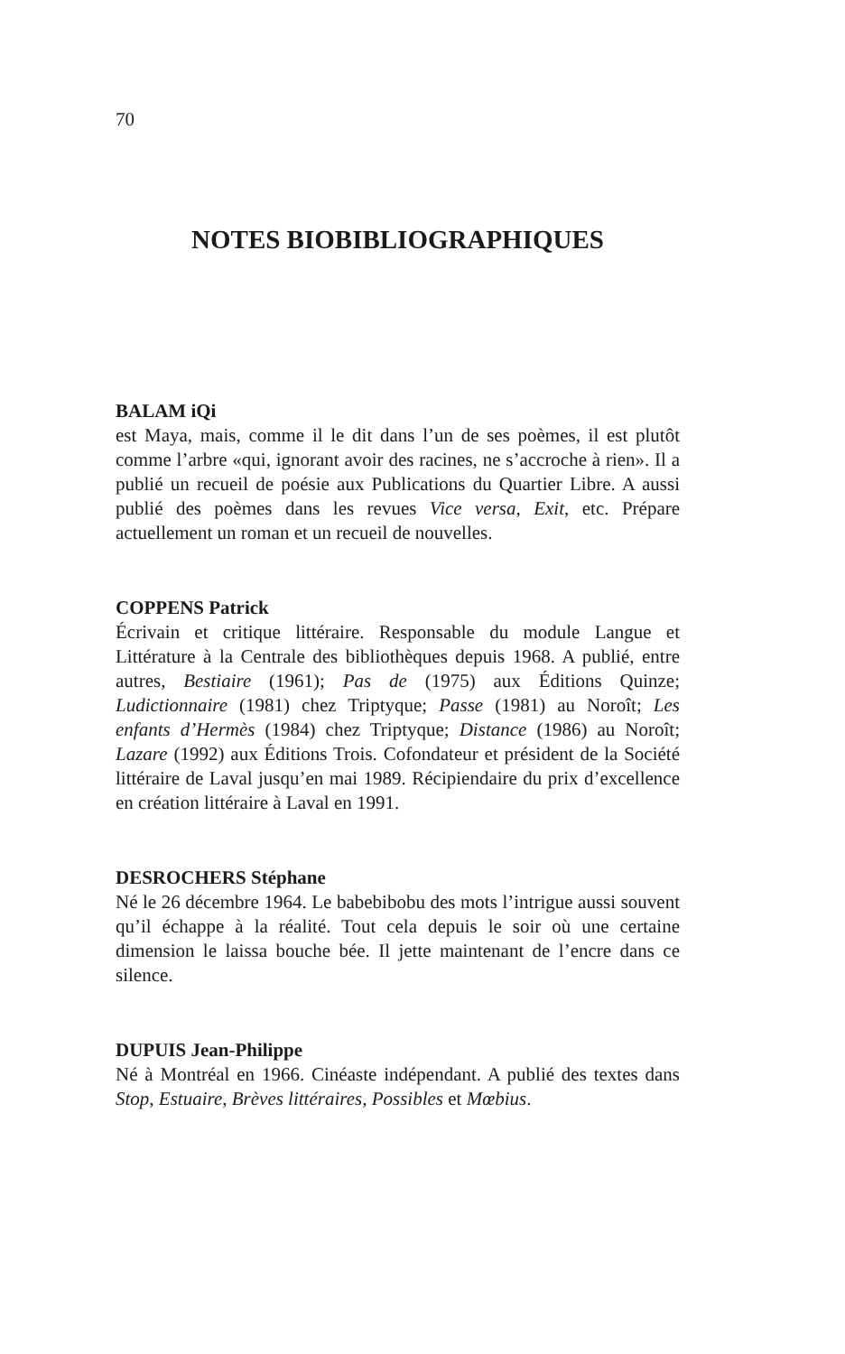70
NOTES BIOBIBLIOGRAPHIQUES
BALAM iQi
est Maya, mais, comme il le dit dans l’un de ses poèmes, il est plutôt comme l’arbre «qui, ignorant avoir des racines, ne s’accroche à rien». Il a publié un recueil de poésie aux Publications du Quartier Libre. A aussi publié des poèmes dans les revues Vice versa, Exit, etc. Prépare actuellement un roman et un recueil de nouvelles.
COPPENS Patrick
Écrivain et critique littéraire. Responsable du module Langue et Littérature à la Centrale des bibliothèques depuis 1968. A publié, entre autres, Bestiaire (1961); Pas de (1975) aux Éditions Quinze; Ludictionnaire (1981) chez Triptyque; Passe (1981) au Noroît; Les enfants d’Hermès (1984) chez Triptyque; Distance (1986) au Noroît; Lazare (1992) aux Éditions Trois. Cofondateur et président de la Société littéraire de Laval jusqu’en mai 1989. Récipiendaire du prix d’excellence en création littéraire à Laval en 1991.
DESROCHERS Stéphane
Né le 26 décembre 1964. Le babebibobu des mots l’intrigue aussi souvent qu’il échappe à la réalité. Tout cela depuis le soir où une certaine dimension le laissa bouche bée. Il jette maintenant de l’encre dans ce silence.
DUPUIS Jean-Philippe
Né à Montréal en 1966. Cinéaste indépendant. A publié des textes dans Stop, Estuaire, Brèves littéraires, Possibles et Mœbius.